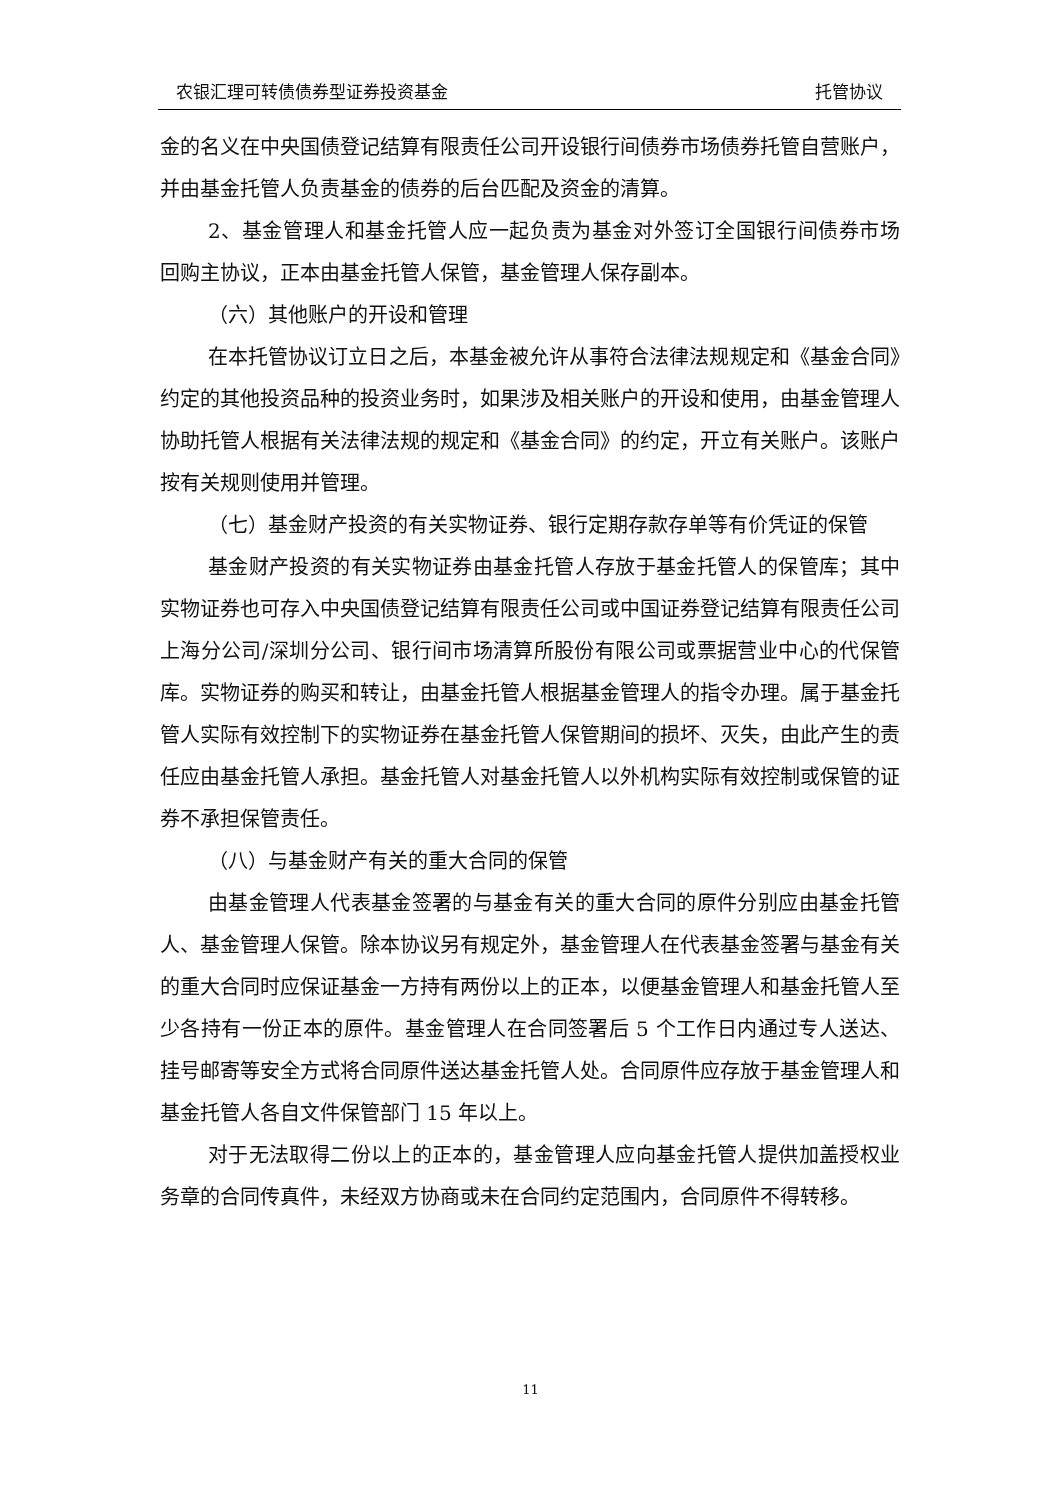农银汇理可转债债券型证券投资基金 托管协议
金的名义在中央国债登记结算有限责任公司开设银行间债券市场债券托管自营账户，并由基金托管人负责基金的债券的后台匹配及资金的清算。
2、基金管理人和基金托管人应一起负责为基金对外签订全国银行间债券市场回购主协议，正本由基金托管人保管，基金管理人保存副本。
（六）其他账户的开设和管理
在本托管协议订立日之后，本基金被允许从事符合法律法规规定和《基金合同》约定的其他投资品种的投资业务时，如果涉及相关账户的开设和使用，由基金管理人协助托管人根据有关法律法规的规定和《基金合同》的约定，开立有关账户。该账户按有关规则使用并管理。
（七）基金财产投资的有关实物证券、银行定期存款存单等有价凭证的保管
基金财产投资的有关实物证券由基金托管人存放于基金托管人的保管库；其中实物证券也可存入中央国债登记结算有限责任公司或中国证券登记结算有限责任公司上海分公司/深圳分公司、银行间市场清算所股份有限公司或票据营业中心的代保管库。实物证券的购买和转让，由基金托管人根据基金管理人的指令办理。属于基金托管人实际有效控制下的实物证券在基金托管人保管期间的损坏、灭失，由此产生的责任应由基金托管人承担。基金托管人对基金托管人以外机构实际有效控制或保管的证券不承担保管责任。
（八）与基金财产有关的重大合同的保管
由基金管理人代表基金签署的与基金有关的重大合同的原件分别应由基金托管人、基金管理人保管。除本协议另有规定外，基金管理人在代表基金签署与基金有关的重大合同时应保证基金一方持有两份以上的正本，以便基金管理人和基金托管人至少各持有一份正本的原件。基金管理人在合同签署后 5 个工作日内通过专人送达、挂号邮寄等安全方式将合同原件送达基金托管人处。合同原件应存放于基金管理人和基金托管人各自文件保管部门 15 年以上。
对于无法取得二份以上的正本的，基金管理人应向基金托管人提供加盖授权业务章的合同传真件，未经双方协商或未在合同约定范围内，合同原件不得转移。
11